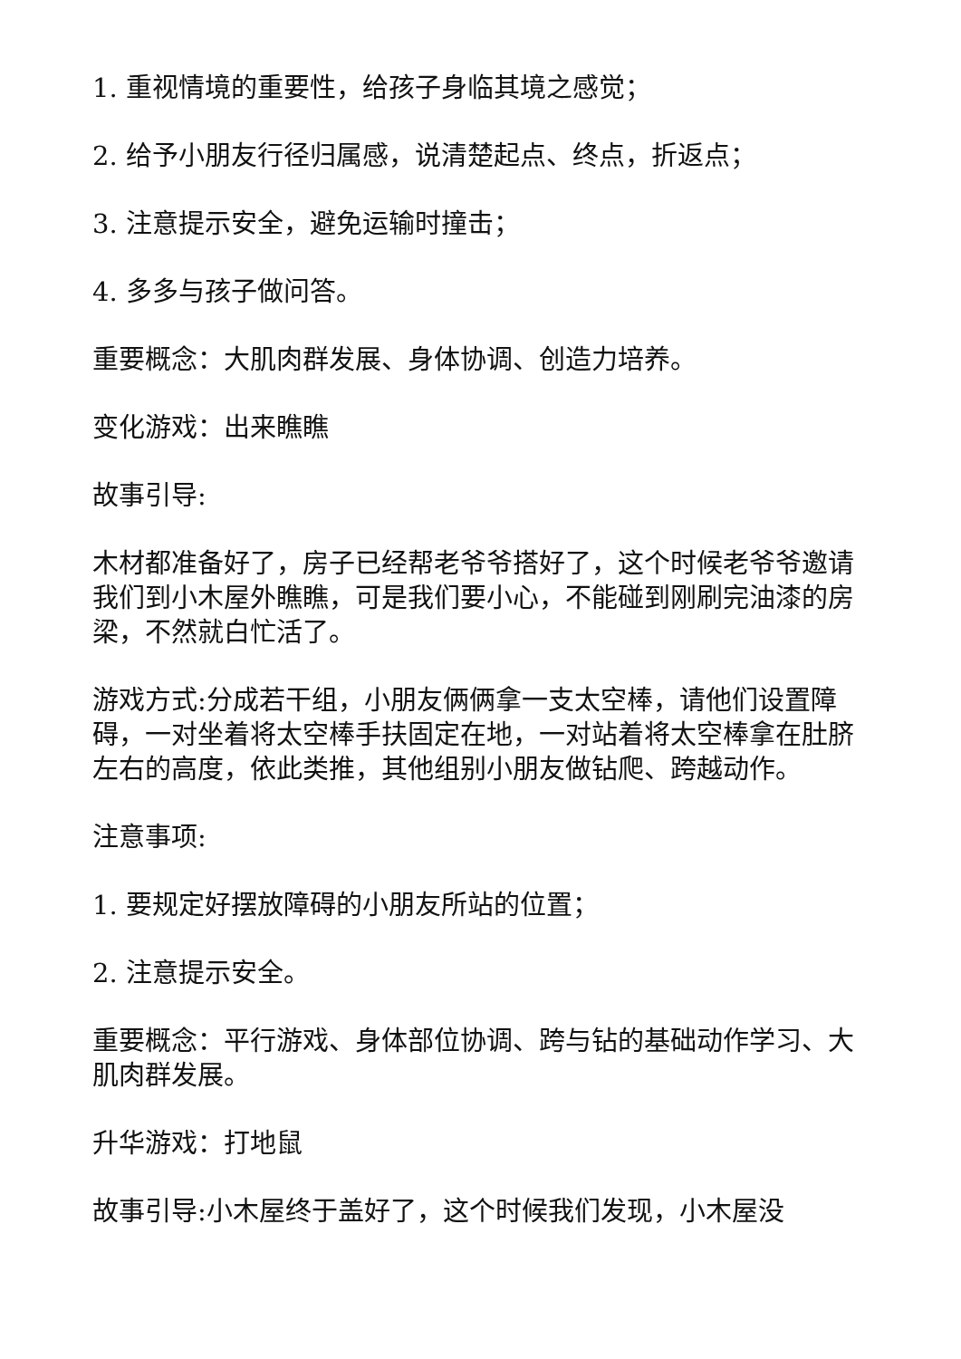1. 重视情境的重要性，给孩子身临其境之感觉；
2. 给予小朋友行径归属感，说清楚起点、终点，折返点；
3. 注意提示安全，避免运输时撞击；
4. 多多与孩子做问答。
重要概念：大肌肉群发展、身体协调、创造力培养。
变化游戏：出来瞧瞧
故事引导:
木材都准备好了，房子已经帮老爷爷搭好了，这个时候老爷爷邀请我们到小木屋外瞧瞧，可是我们要小心，不能碰到刚刷完油漆的房梁，不然就白忙活了。
游戏方式:分成若干组，小朋友俩俩拿一支太空棒，请他们设置障碍，一对坐着将太空棒手扶固定在地，一对站着将太空棒拿在肚脐左右的高度，依此类推，其他组别小朋友做钻爬、跨越动作。
注意事项:
1. 要规定好摆放障碍的小朋友所站的位置；
2. 注意提示安全。
重要概念：平行游戏、身体部位协调、跨与钻的基础动作学习、大肌肉群发展。
升华游戏：打地鼠
故事引导:小木屋终于盖好了，这个时候我们发现，小木屋没